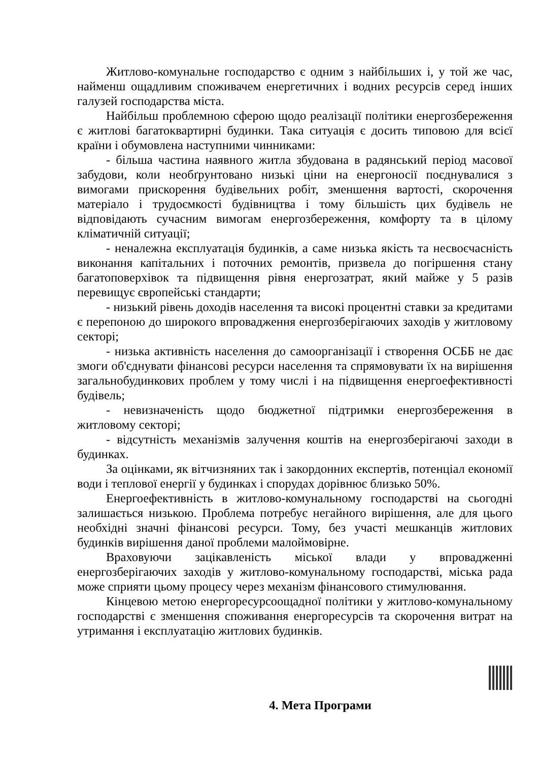Житлово-комунальне господарство є одним з найбільших і, у той же час, найменш ощадливим споживачем енергетичних і водних ресурсів серед інших галузей господарства міста.
Найбільш проблемною сферою щодо реалізації політики енергозбереження є житлові багатоквартирні будинки. Така ситуація є досить типовою для всієї країни і обумовлена наступними чинниками:
- більша частина наявного житла збудована в радянський період масової забудови, коли необґрунтовано низькі ціни на енергоносії поєднувалися з вимогами прискорення будівельних робіт, зменшення вартості, скорочення матеріало і трудоємкості будівництва і тому більшість цих будівель не відповідають сучасним вимогам енергозбереження, комфорту та в цілому кліматичній ситуації;
- неналежна експлуатація будинків, а саме низька якість та несвоєчасність виконання капітальних і поточних ремонтів, призвела до погіршення стану багатоповерхівок та підвищення рівня енергозатрат, який майже у 5 разів перевищує європейські стандарти;
- низький рівень доходів населення та високі процентні ставки за кредитами є перепоною до широкого впровадження енергозберігаючих заходів у житловому секторі;
- низька активність населення до самоорганізації і створення ОСББ не дає змоги об'єднувати фінансові ресурси населення та спрямовувати їх на вирішення загальнобудинкових проблем у тому числі і на підвищення енергоефективності будівель;
- невизначеність щодо бюджетної підтримки енергозбереження в житловому секторі;
- відсутність механізмів залучення коштів на енергозберігаючі заходи в будинках.
За оцінками, як вітчизняних так і закордонних експертів, потенціал економії води і теплової енергії у будинках і спорудах дорівнює близько 50%.
Енергоефективність в житлово-комунальному господарстві на сьогодні залишається низькою. Проблема потребує негайного вирішення, але для цього необхідні значні фінансові ресурси. Тому, без участі мешканців житлових будинків вирішення даної проблеми малоймовірне.
Враховуючи зацікавленість міської влади у впровадженні енергозберігаючих заходів у житлово-комунальному господарстві, міська рада може сприяти цьому процесу через механізм фінансового стимулювання.
Кінцевою метою енергоресурсоощадної політики у житлово-комунальному господарстві є зменшення споживання енергоресурсів та скорочення витрат на утримання і експлуатацію житлових будинків.
4. Мета Програми